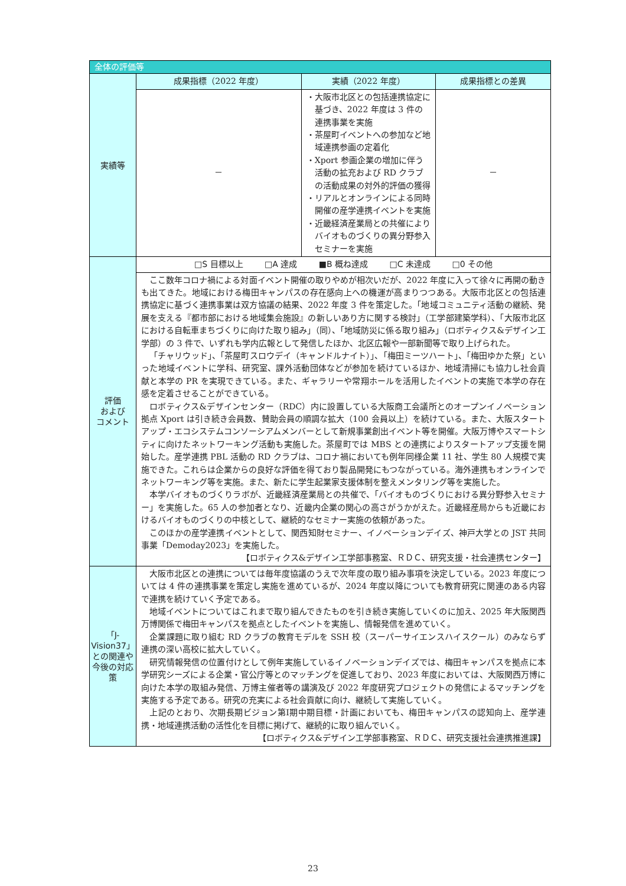| 全体の評価等 | | | |
| --- | --- | --- | --- |
| 実績等 | 成果指標（2022 年度） | 実績（2022 年度） | 成果指標との差異 |
| | － | ・大阪市北区との包括連携協定に基づき、2022 年度は 3 件の連携事業を実施 ・茶屋町イベントへの参加など地域連携参画の定着化 ・Xport 参画企業の増加に伴う活動の拡充および RD クラブの活動成果の対外的評価の獲得 ・リアルとオンラインによる同時開催の産学連携イベントを実施 ・近畿経済産業局との共催によりバイオものづくりの異分野参入セミナーを実施 | － |
| 評価 および コメント | □S 目標以上 □A 達成 ■B 概ね達成 □C 未達成 □0 その他 | | |
| | ここ数年コロナ禍による対面イベント開催の取りやめが相次いだが、2022 年度に入って徐々に再開の動きも出てきた。地域における梅田キャンパスの存在感向上への機運が高まりつつある。大阪市北区との包括連携協定に基づく連携事業は双方協議の結果、2022 年度 3 件を策定した。「地域コミュニティ活動の継続、発展を支える『都市部における地域集会施設』の新しいあり方に関する検討」（工学部建築学科）、「大阪市北区における自転車まちづくりに向けた取り組み」（同）、「地域防災に係る取り組み」（ロボティクス&デザイン工学部）の 3 件で、いずれも学内広報として発信したほか、北区広報や一部新聞等で取り上げられた。 「チャリウッド」、「茶屋町スロウデイ（キャンドルナイト）」、「梅田ミーツハート」、「梅田ゆかた祭」といった地域イベントに学科、研究室、課外活動団体などが参加を続けているほか、地域清掃にも協力し社会貢献と本学の PR を実現できている。また、ギャラリーや常翔ホールを活用したイベントの実施で本学の存在感を定着させることができている。 ロボティクス&デザインセンター（RDC）内に設置している大阪商工会議所とのオープンイノベーション拠点 Xport は引き続き会員数、賛助会員の順調な拡大（100 会員以上）を続けている。また、大阪スタートアップ・エコシステムコンソーシアムメンバーとして新規事業創出イベント等を開催。大阪万博やスマートシティに向けたネットワーキング活動も実施した。茶屋町では MBS との連携によりスタートアップ支援を開始した。産学連携 PBL 活動の RD クラブは、コロナ禍においても例年同様企業 11 社、学生 80 人規模で実施できた。これらは企業からの良好な評価を得ており製品開発にもつながっている。海外連携もオンラインでネットワーキング等を実施。また、新たに学生起業家支援体制を整えメンタリング等を実施した。 本学バイオものづくりラボが、近畿経済産業局との共催で、「バイオものづくりにおける異分野参入セミナー」を実施した。65 人の参加者となり、近畿内企業の関心の高さがうかがえた。近畿経産局からも近畿におけるバイオものづくりの中核として、継続的なセミナー実施の依頼があった。 このほかの産学連携イベントとして、関西知財セミナー、イノベーションデイズ、神戸大学との JST 共同事業「Demoday2023」を実施した。 【ロボティクス&デザイン工学部事務室、ＲＤＣ、研究支援・社会連携センター】 | | |
| 「J-Vision37」との関連や今後の対応策 | 大阪市北区との連携については毎年度協議のうえで次年度の取り組み事項を決定している。2023 年度については 4 件の連携事業を策定し実施を進めているが、2024 年度以降についても教育研究に関連のある内容で連携を続けていく予定である。 地域イベントについてはこれまで取り組んできたものを引き続き実施していくのに加え、2025 年大阪関西万博関係で梅田キャンパスを拠点としたイベントを実施し、情報発信を進めていく。 企業課題に取り組む RD クラブの教育モデルを SSH 校（スーパーサイエンスハイスクール）のみならず連携の深い高校に拡大していく。 研究情報発信の位置付けとして例年実施しているイノベーションデイズでは、梅田キャンパスを拠点に本学研究シーズによる企業・官公庁等とのマッチングを促進しており、2023 年度においては、大阪関西万博に向けた本学の取組み発信、万博主催者等の講演及び 2022 年度研究プロジェクトの発信によるマッチングを実施する予定である。研究の充実による社会貢献に向け、継続して実施していく。 上記のとおり、次期長期ビジョン第Ⅰ期中期目標・計画においても、梅田キャンパスの認知向上、産学連携・地域連携活動の活性化を目標に掲げて、継続的に取り組んでいく。 【ロボティクス&デザイン工学部事務室、ＲＤＣ、研究支援社会連携推進課】 | | |
23